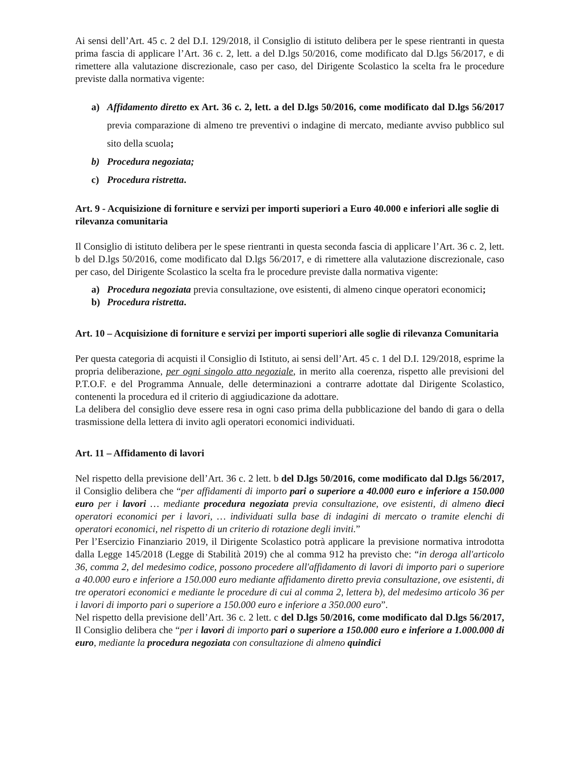Ai sensi dell’Art. 45 c. 2 del D.I. 129/2018, il Consiglio di istituto delibera per le spese rientranti in questa prima fascia di applicare l’Art. 36 c. 2, lett. a del D.lgs 50/2016, come modificato dal D.lgs 56/2017, e di rimettere alla valutazione discrezionale, caso per caso, del Dirigente Scolastico la scelta fra le procedure previste dalla normativa vigente:
a) Affidamento diretto ex Art. 36 c. 2, lett. a del D.lgs 50/2016, come modificato dal D.lgs 56/2017 previa comparazione di almeno tre preventivi o indagine di mercato, mediante avviso pubblico sul sito della scuola;
b) Procedura negoziata;
c) Procedura ristretta.
Art. 9 - Acquisizione di forniture e servizi per importi superiori a Euro 40.000 e inferiori alle soglie di rilevanza comunitaria
Il Consiglio di istituto delibera per le spese rientranti in questa seconda fascia di applicare l’Art. 36 c. 2, lett. b del D.lgs 50/2016, come modificato dal D.lgs 56/2017, e di rimettere alla valutazione discrezionale, caso per caso, del Dirigente Scolastico la scelta fra le procedure previste dalla normativa vigente:
a) Procedura negoziata previa consultazione, ove esistenti, di almeno cinque operatori economici;
b) Procedura ristretta.
Art. 10 – Acquisizione di forniture e servizi per importi superiori alle soglie di rilevanza Comunitaria
Per questa categoria di acquisti il Consiglio di Istituto, ai sensi dell’Art. 45 c. 1 del D.I. 129/2018, esprime la propria deliberazione, per ogni singolo atto negoziale, in merito alla coerenza, rispetto alle previsioni del P.T.O.F. e del Programma Annuale, delle determinazioni a contrarre adottate dal Dirigente Scolastico, contenenti la procedura ed il criterio di aggiudicazione da adottare.
La delibera del consiglio deve essere resa in ogni caso prima della pubblicazione del bando di gara o della trasmissione della lettera di invito agli operatori economici individuati.
Art. 11 – Affidamento di lavori
Nel rispetto della previsione dell’Art. 36 c. 2 lett. b del D.lgs 50/2016, come modificato dal D.lgs 56/2017, il Consiglio delibera che “per affidamenti di importo pari o superiore a 40.000 euro e inferiore a 150.000 euro per i lavori … mediante procedura negoziata previa consultazione, ove esistenti, di almeno dieci operatori economici per i lavori, … individuati sulla base di indagini di mercato o tramite elenchi di operatori economici, nel rispetto di un criterio di rotazione degli inviti.”
Per l’Esercizio Finanziario 2019, il Dirigente Scolastico potrà applicare la previsione normativa introdotta dalla Legge 145/2018 (Legge di Stabilità 2019) che al comma 912 ha previsto che: “in deroga all'articolo 36, comma 2, del medesimo codice, possono procedere all'affidamento di lavori di importo pari o superiore a 40.000 euro e inferiore a 150.000 euro mediante affidamento diretto previa consultazione, ove esistenti, di tre operatori economici e mediante le procedure di cui al comma 2, lettera b), del medesimo articolo 36 per i lavori di importo pari o superiore a 150.000 euro e inferiore a 350.000 euro”.
Nel rispetto della previsione dell’Art. 36 c. 2 lett. c del D.lgs 50/2016, come modificato dal D.lgs 56/2017, Il Consiglio delibera che “per i lavori di importo pari o superiore a 150.000 euro e inferiore a 1.000.000 di euro, mediante la procedura negoziata con consultazione di almeno quindici